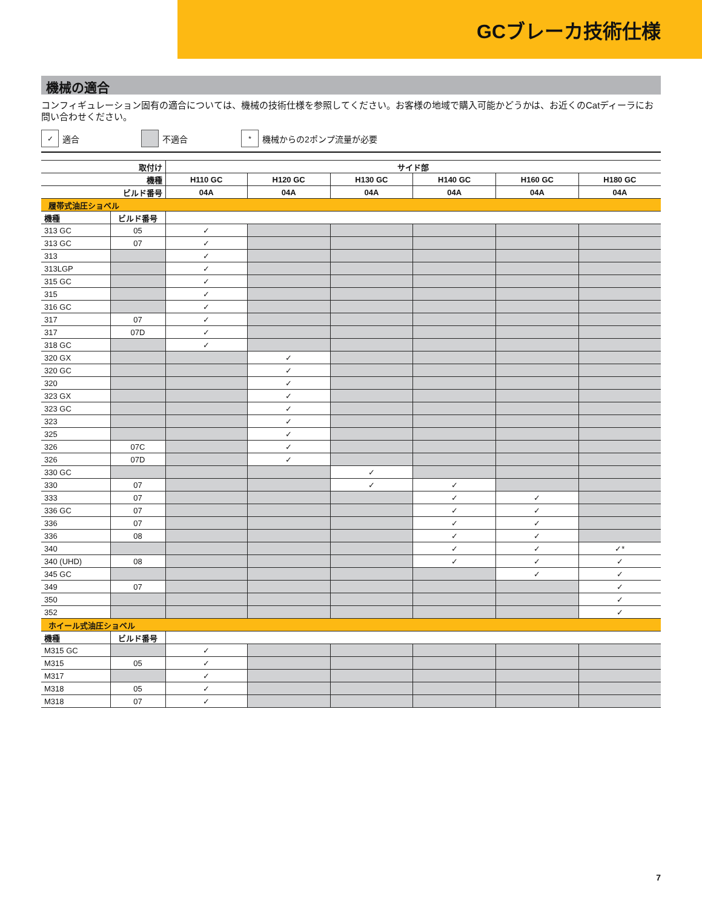GCブレーカ技術仕様
機械の適合
コンフィギュレーション固有の適合については、機械の技術仕様を参照してください。お客様の地域で購入可能かどうかは、お近くのCatディーラにお問い合わせください。
✓ 適合 不適合
* 機械からの2ポンプ流量が必要
| 取付け | | サイド部 | | | | | |
| --- | --- | --- | --- | --- | --- | --- | --- |
| 機種 | | H110 GC | H120 GC | H130 GC | H140 GC | H160 GC | H180 GC |
| ビルド番号 | | 04A | 04A | 04A | 04A | 04A | 04A |
| 履帯式油圧ショベル | | | | | | | |
| 機種 | ビルド番号 | | | | | | |
| 313 GC | 05 | ✓ | | | | | |
| 313 GC | 07 | ✓ | | | | | |
| 313 | | ✓ | | | | | |
| 313LGP | | ✓ | | | | | |
| 315 GC | | ✓ | | | | | |
| 315 | | ✓ | | | | | |
| 316 GC | | ✓ | | | | | |
| 317 | 07 | ✓ | | | | | |
| 317 | 07D | ✓ | | | | | |
| 318 GC | | ✓ | | | | | |
| 320 GX | | | ✓ | | | | |
| 320 GC | | | ✓ | | | | |
| 320 | | | ✓ | | | | |
| 323 GX | | | ✓ | | | | |
| 323 GC | | | ✓ | | | | |
| 323 | | | ✓ | | | | |
| 325 | | | ✓ | | | | |
| 326 | 07C | | ✓ | | | | |
| 326 | 07D | | ✓ | | | | |
| 330 GC | | | | ✓ | | | |
| 330 | 07 | | | ✓ | ✓ | | |
| 333 | 07 | | | | ✓ | ✓ | |
| 336 GC | 07 | | | | ✓ | ✓ | |
| 336 | 07 | | | | ✓ | ✓ | |
| 336 | 08 | | | | ✓ | ✓ | |
| 340 | | | | | ✓ | ✓ | ✓* |
| 340 (UHD) | 08 | | | | ✓ | ✓ | ✓ |
| 345 GC | | | | | | ✓ | ✓ |
| 349 | 07 | | | | | | ✓ |
| 350 | | | | | | | ✓ |
| 352 | | | | | | | ✓ |
| ホイール式油圧ショベル | | | | | | | |
| 機種 | ビルド番号 | | | | | | |
| M315 GC | | ✓ | | | | | |
| M315 | 05 | ✓ | | | | | |
| M317 | | ✓ | | | | | |
| M318 | 05 | ✓ | | | | | |
| M318 | 07 | ✓ | | | | | |
7